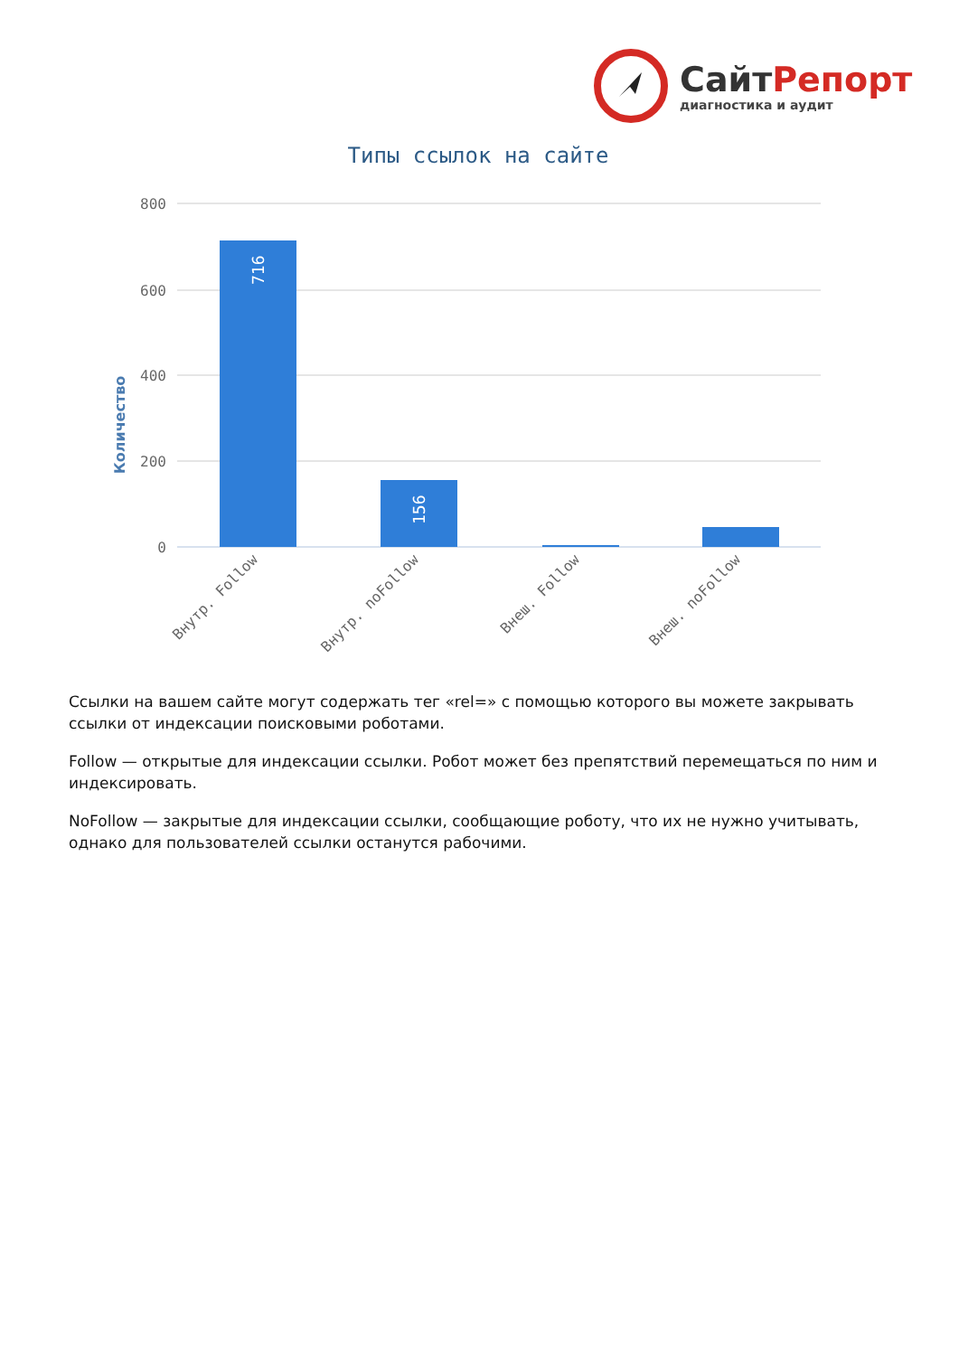СайтРепорт
диагностика и аудит
Типы ссылок на сайте
Количество
800
600
400
200
0
716
156
Внутр. Follow
Внутр. noFollow
Внеш. Follow
Внеш. noFollow
Ссылки на вашем сайте могут содержать тег «rel=» с помощью которого вы можете закрывать ссылки от индексации поисковыми роботами.
Follow — открытые для индексации ссылки. Робот может без препятствий перемещаться по ним и индексировать.
NoFollow — закрытые для индексации ссылки, сообщающие роботу, что их не нужно учитывать, однако для пользователей ссылки останутся рабочими.